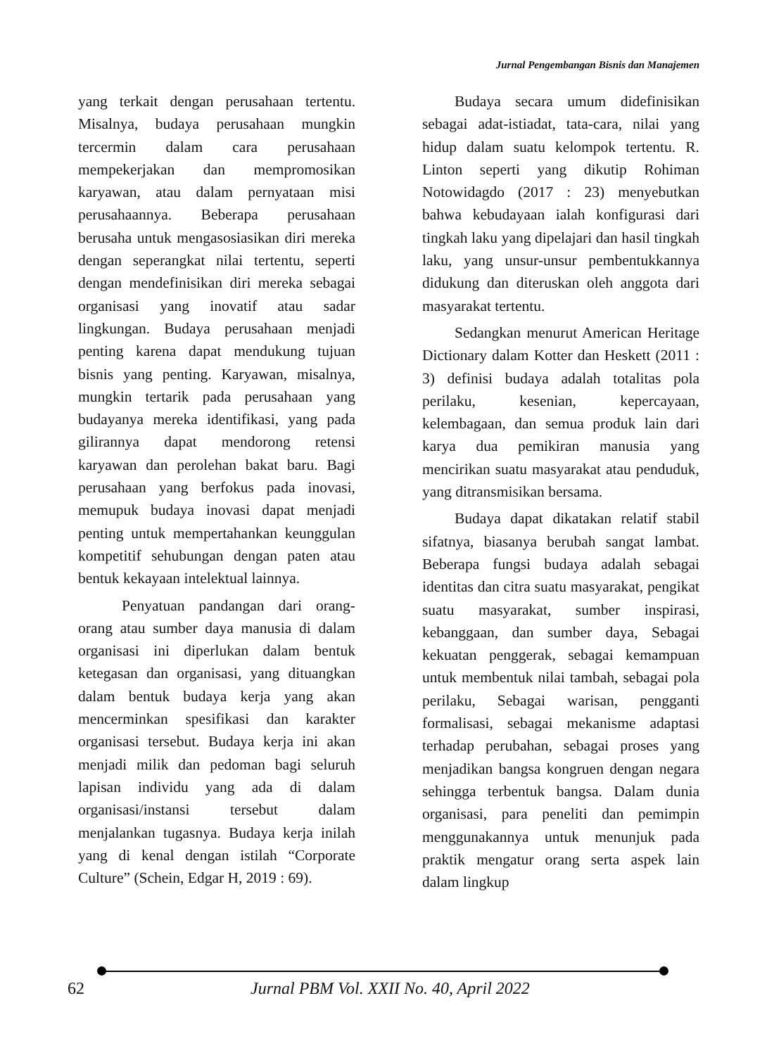Jurnal Pengembangan Bisnis dan Manajemen
yang terkait dengan perusahaan tertentu. Misalnya, budaya perusahaan mungkin tercermin dalam cara perusahaan mempekerjakan dan mempromosikan karyawan, atau dalam pernyataan misi perusahaannya. Beberapa perusahaan berusaha untuk mengasosiasikan diri mereka dengan seperangkat nilai tertentu, seperti dengan mendefinisikan diri mereka sebagai organisasi yang inovatif atau sadar lingkungan. Budaya perusahaan menjadi penting karena dapat mendukung tujuan bisnis yang penting. Karyawan, misalnya, mungkin tertarik pada perusahaan yang budayanya mereka identifikasi, yang pada gilirannya dapat mendorong retensi karyawan dan perolehan bakat baru. Bagi perusahaan yang berfokus pada inovasi, memupuk budaya inovasi dapat menjadi penting untuk mempertahankan keunggulan kompetitif sehubungan dengan paten atau bentuk kekayaan intelektual lainnya.
Penyatuan pandangan dari orang-orang atau sumber daya manusia di dalam organisasi ini diperlukan dalam bentuk ketegasan dan organisasi, yang dituangkan dalam bentuk budaya kerja yang akan mencerminkan spesifikasi dan karakter organisasi tersebut. Budaya kerja ini akan menjadi milik dan pedoman bagi seluruh lapisan individu yang ada di dalam organisasi/instansi tersebut dalam menjalankan tugasnya. Budaya kerja inilah yang di kenal dengan istilah “Corporate Culture” (Schein, Edgar H, 2019 : 69).
Budaya secara umum didefinisikan sebagai adat-istiadat, tata-cara, nilai yang hidup dalam suatu kelompok tertentu. R. Linton seperti yang dikutip Rohiman Notowidagdo (2017 : 23) menyebutkan bahwa kebudayaan ialah konfigurasi dari tingkah laku yang dipelajari dan hasil tingkah laku, yang unsur-unsur pembentukkannya didukung dan diteruskan oleh anggota dari masyarakat tertentu.
Sedangkan menurut American Heritage Dictionary dalam Kotter dan Heskett (2011 : 3) definisi budaya adalah totalitas pola perilaku, kesenian, kepercayaan, kelembagaan, dan semua produk lain dari karya dua pemikiran manusia yang mencirikan suatu masyarakat atau penduduk, yang ditransmisikan bersama.
Budaya dapat dikatakan relatif stabil sifatnya, biasanya berubah sangat lambat. Beberapa fungsi budaya adalah sebagai identitas dan citra suatu masyarakat, pengikat suatu masyarakat, sumber inspirasi, kebanggaan, dan sumber daya, Sebagai kekuatan penggerak, sebagai kemampuan untuk membentuk nilai tambah, sebagai pola perilaku, Sebagai warisan, pengganti formalisasi, sebagai mekanisme adaptasi terhadap perubahan, sebagai proses yang menjadikan bangsa kongruen dengan negara sehingga terbentuk bangsa. Dalam dunia organisasi, para peneliti dan pemimpin menggunakannya untuk menunjuk pada praktik mengatur orang serta aspek lain dalam lingkup
62 Jurnal PBM Vol. XXII No. 40, April 2022